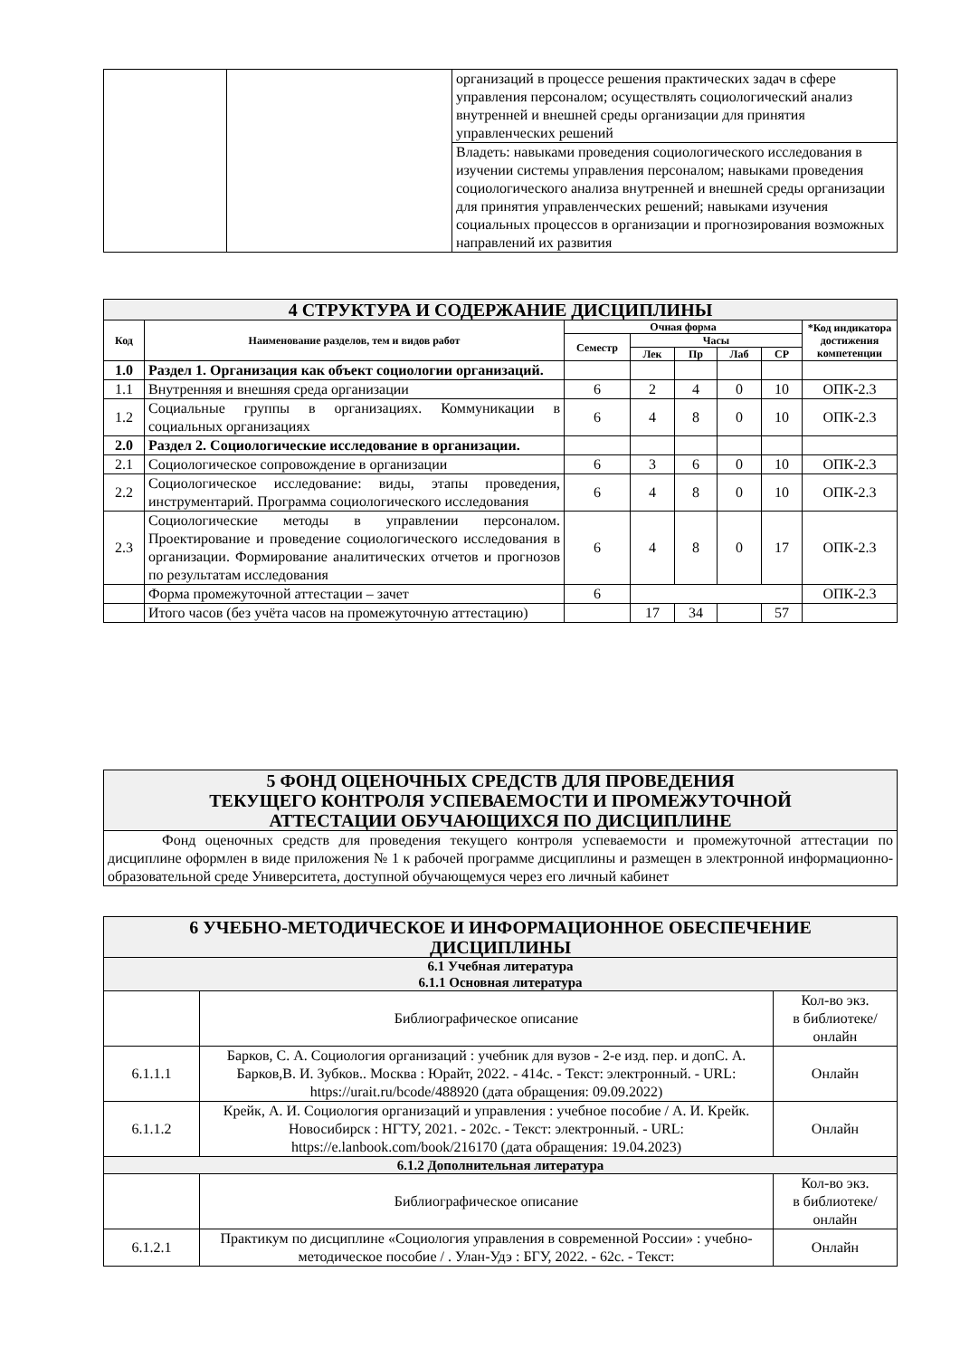| | | организаций в процессе решения практических задач в сфере управления персоналом; осуществлять социологический анализ внутренней и внешней среды организации для принятия управленческих решений |
| | | Владеть: навыками проведения социологического исследования в изучении системы управления персоналом; навыками проведения социологического анализа внутренней и внешней среды организации для принятия управленческих решений; навыками изучения социальных процессов в организации и прогнозирования возможных направлений их развития |
| 4 СТРУКТУРА И СОДЕРЖАНИЕ ДИСЦИПЛИНЫ | | | | | | | |
| Код | Наименование разделов, тем и видов работ | Очная форма | | | | | *Код индикатора достижения компетенции |
| | | Семестр | Часы | | | | |
| | | | Лек | Пр | Лаб | СР | |
| 1.0 | Раздел 1. Организация как объект социологии организаций. | | | | | | |
| 1.1 | Внутренняя и внешняя среда организации | 6 | 2 | 4 | 0 | 10 | ОПК-2.3 |
| 1.2 | Социальные группы в организациях. Коммуникации в социальных организациях | 6 | 4 | 8 | 0 | 10 | ОПК-2.3 |
| 2.0 | Раздел 2. Социологические исследование в организации. | | | | | | |
| 2.1 | Социологическое сопровождение в организации | 6 | 3 | 6 | 0 | 10 | ОПК-2.3 |
| 2.2 | Социологическое исследование: виды, этапы проведения, инструментарий. Программа социологического исследования | 6 | 4 | 8 | 0 | 10 | ОПК-2.3 |
| 2.3 | Социологические методы в управлении персоналом. Проектирование и проведение социологического исследования в организации. Формирование аналитических отчетов и прогнозов по результатам исследования | 6 | 4 | 8 | 0 | 17 | ОПК-2.3 |
| | Форма промежуточной аттестации – зачет | 6 | | | | | ОПК-2.3 |
| | Итого часов (без учёта часов на промежуточную аттестацию) | | 17 | 34 | | 57 | |
| 5 ФОНД ОЦЕНОЧНЫХ СРЕДСТВ ДЛЯ ПРОВЕДЕНИЯ ТЕКУЩЕГО КОНТРОЛЯ УСПЕВАЕМОСТИ И ПРОМЕЖУТОЧНОЙ АТТЕСТАЦИИ ОБУЧАЮЩИХСЯ ПО ДИСЦИПЛИНЕ |
| Фонд оценочных средств для проведения текущего контроля успеваемости и промежуточной аттестации по дисциплине оформлен в виде приложения № 1 к рабочей программе дисциплины и размещен в электронной информационно-образовательной среде Университета, доступной обучающемуся через его личный кабинет |
| 6 УЧЕБНО-МЕТОДИЧЕСКОЕ И ИНФОРМАЦИОННОЕ ОБЕСПЕЧЕНИЕ ДИСЦИПЛИНЫ | | |
| 6.1 Учебная литература 6.1.1 Основная литература | | |
| | Библиографическое описание | Кол-во экз. в библиотеке/ онлайн |
| 6.1.1.1 | Барков, С. А. Социология организаций : учебник для вузов - 2-е изд. пер. и допС. А. Барков,В. И. Зубков.. Москва : Юрайт, 2022. - 414с. - Текст: электронный. - URL: https://urait.ru/bcode/488920 (дата обращения: 09.09.2022) | Онлайн |
| 6.1.1.2 | Крейк, А. И. Социология организаций и управления : учебное пособие / А. И. Крейк. Новосибирск : НГТУ, 2021. - 202с. - Текст: электронный. - URL: https://e.lanbook.com/book/216170 (дата обращения: 19.04.2023) | Онлайн |
| 6.1.2 Дополнительная литература | | |
| | Библиографическое описание | Кол-во экз. в библиотеке/ онлайн |
| 6.1.2.1 | Практикум по дисциплине «Социология управления в современной России» : учебно-методическое пособие / . Улан-Удэ : БГУ, 2022. - 62с. - Текст: | Онлайн |